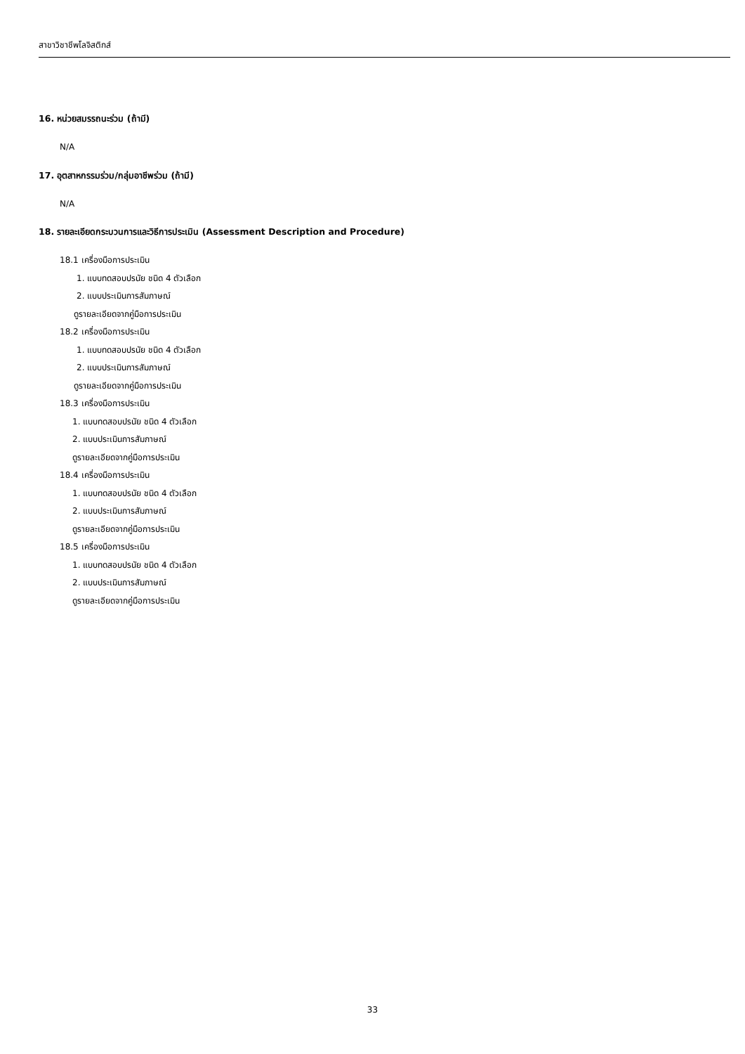สาขาวิชาชีพโลจิสติกส์
16. หน่วยสมรรถนะร่วม (ถ้ามี)
N/A
17. อุตสาหกรรมร่วม/กลุ่มอาชีพร่วม (ถ้ามี)
N/A
18. รายละเอียดกระบวนการและวิธีการประเมิน (Assessment Description and Procedure)
18.1 เครื่องมือการประเมิน
1. แบบทดสอบปรนัย ชนิด 4 ตัวเลือก
2. แบบประเมินการสัมภาษณ์
ดูรายละเอียดจากคู่มือการประเมิน
18.2 เครื่องมือการประเมิน
1. แบบทดสอบปรนัย ชนิด 4 ตัวเลือก
2. แบบประเมินการสัมภาษณ์
ดูรายละเอียดจากคู่มือการประเมิน
18.3 เครื่องมือการประเมิน
1. แบบทดสอบปรนัย ชนิด 4 ตัวเลือก
2. แบบประเมินการสัมภาษณ์
ดูรายละเอียดจากคู่มือการประเมิน
18.4 เครื่องมือการประเมิน
1. แบบทดสอบปรนัย ชนิด 4 ตัวเลือก
2. แบบประเมินการสัมภาษณ์
ดูรายละเอียดจากคู่มือการประเมิน
18.5 เครื่องมือการประเมิน
1. แบบทดสอบปรนัย ชนิด 4 ตัวเลือก
2. แบบประเมินการสัมภาษณ์
ดูรายละเอียดจากคู่มือการประเมิน
33